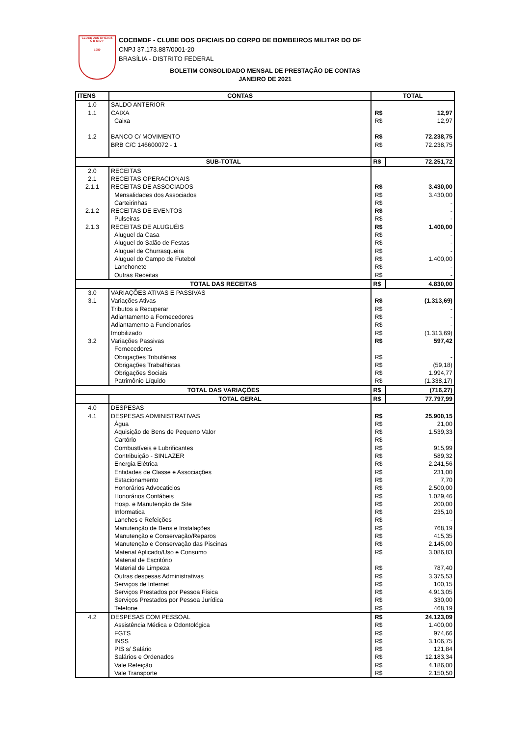CLUBE DOS OFICIAIS
C B M D F
1989
COCBMDF - CLUBE DOS OFICIAIS DO CORPO DE BOMBEIROS MILITAR DO DF
CNPJ 37.173.887/0001-20
BRASÍLIA - DISTRITO FEDERAL
BOLETIM CONSOLIDADO MENSAL DE PRESTAÇÃO DE CONTAS
JANEIRO DE 2021
| ITENS | CONTAS | TOTAL | |
| --- | --- | --- | --- |
| 1.0 | SALDO ANTERIOR | | |
| 1.1 | CAIXA | R$ | 12,97 |
| | Caixa | R$ | 12,97 |
| 1.2 | BANCO C/ MOVIMENTO | R$ | 72.238,75 |
| | BRB C/C 146600072 - 1 | R$ | 72.238,75 |
| SUB-TOTAL | | R$ | 72.251,72 |
| 2.0 | RECEITAS | | |
| 2.1 | RECEITAS OPERACIONAIS | | |
| 2.1.1 | RECEITAS DE ASSOCIADOS | R$ | 3.430,00 |
| | Mensalidades dos Associados | R$ | 3.430,00 |
| | Carteirinhas | R$ | - |
| 2.1.2 | RECEITAS DE EVENTOS | R$ | - |
| | Pulseiras | R$ | - |
| 2.1.3 | RECEITAS DE ALUGUÉIS | R$ | 1.400,00 |
| | Aluguel da Casa | R$ | - |
| | Aluguel do Salão de Festas | R$ | - |
| | Aluguel de Churrasqueira | R$ | - |
| | Aluguel do Campo de Futebol | R$ | 1.400,00 |
| | Lanchonete | R$ | - |
| | Outras Receitas | R$ | - |
| TOTAL DAS RECEITAS | | R$ | 4.830,00 |
| 3.0 | VARIAÇÕES ATIVAS E PASSIVAS | | |
| 3.1 | Variações Ativas | R$ | (1.313,69) |
| | Tributos a Recuperar | R$ | - |
| | Adiantamento a Fornecedores | R$ | - |
| | Adiantamento a Funcionarios | R$ | - |
| | Imobilizado | R$ | (1.313,69) |
| 3.2 | Variações Passivas | R$ | 597,42 |
| | Fornecedores | | |
| | Obrigações Tributárias | R$ | - |
| | Obrigações Trabalhistas | R$ | (59,18) |
| | Obrigações Sociais | R$ | 1.994,77 |
| | Patrimônio Líquido | R$ | (1.338,17) |
| TOTAL DAS VARIAÇÕES | | R$ | (716,27) |
| | TOTAL GERAL | R$ | 77.797,99 |
| 4.0 | DESPESAS | | |
| 4.1 | DESPESAS ADMINISTRATIVAS | R$ | 25.900,15 |
| | Água | R$ | 21,00 |
| | Aquisição de Bens de Pequeno Valor | R$ | 1.539,33 |
| | Cartório | R$ | - |
| | Combustíveis e Lubrificantes | R$ | 915,99 |
| | Contribuição - SINLAZER | R$ | 589,32 |
| | Energia Elétrica | R$ | 2.241,56 |
| | Entidades de Classe e Associações | R$ | 231,00 |
| | Estacionamento | R$ | 7,70 |
| | Honorários Advocaticios | R$ | 2.500,00 |
| | Honorários Contábeis | R$ | 1.029,46 |
| | Hosp. e Manutenção de Site | R$ | 200,00 |
| | Informatica | R$ | 235,10 |
| | Lanches e Refeições | R$ | - |
| | Manutenção de Bens e Instalações | R$ | 768,19 |
| | Manutenção e Conservação/Reparos | R$ | 415,35 |
| | Manutenção e Conservação das Piscinas | R$ | 2.145,00 |
| | Material Aplicado/Uso e Consumo | R$ | 3.086,83 |
| | Material de Escritório | | |
| | Material de Limpeza | R$ | 787,40 |
| | Outras despesas Administrativas | R$ | 3.375,53 |
| | Serviços de Internet | R$ | 100,15 |
| | Serviços Prestados por Pessoa Física | R$ | 4.913,05 |
| | Serviços Prestados por Pessoa Jurídica | R$ | 330,00 |
| | Telefone | R$ | 468,19 |
| 4.2 | DESPESAS COM PESSOAL | R$ | 24.123,09 |
| | Assistência Médica e Odontológica | R$ | 1.400,00 |
| | FGTS | R$ | 974,66 |
| | INSS | R$ | 3.106,75 |
| | PIS s/ Salário | R$ | 121,84 |
| | Salários e Ordenados | R$ | 12.183,34 |
| | Vale Refeição | R$ | 4.186,00 |
| | Vale Transporte | R$ | 2.150,50 |